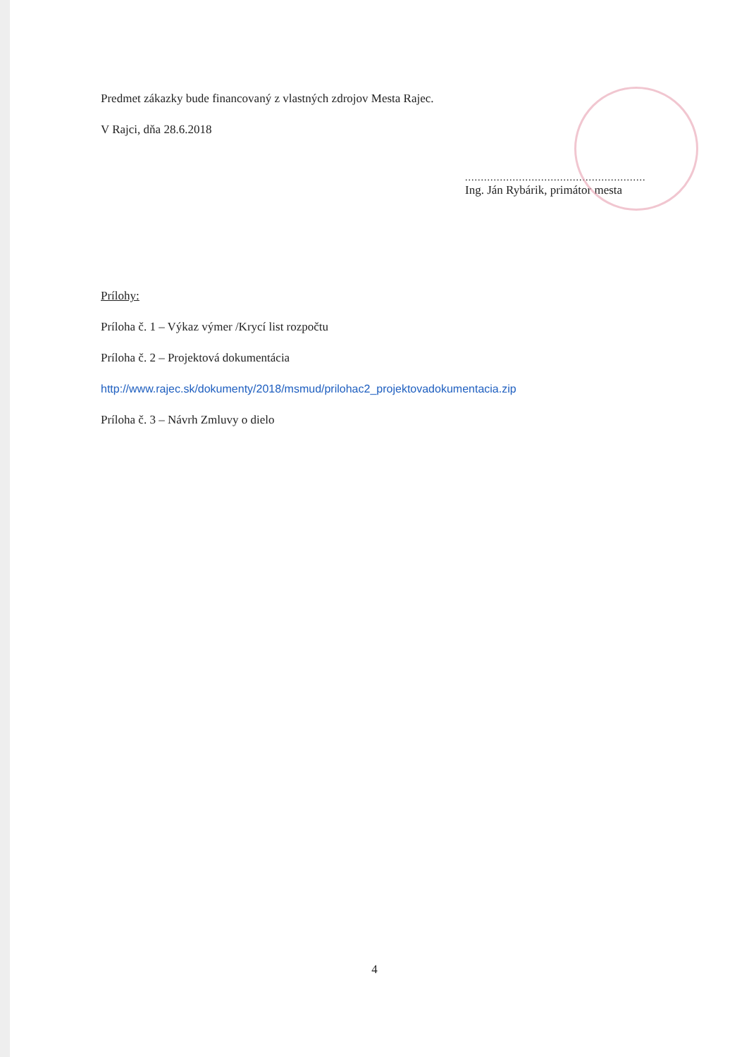Predmet zákazky bude financovaný z vlastných zdrojov Mesta Rajec.
V Rajci, dňa 28.6.2018
.........................................................
Ing. Ján Rybárik, primátor mesta
Prílohy:
Príloha č. 1 – Výkaz výmer /Krycí list rozpočtu
Príloha č. 2 – Projektová dokumentácia
http://www.rajec.sk/dokumenty/2018/msmud/prilohac2_projektovadokumentacia.zip
Príloha č. 3 – Návrh Zmluvy o dielo
4